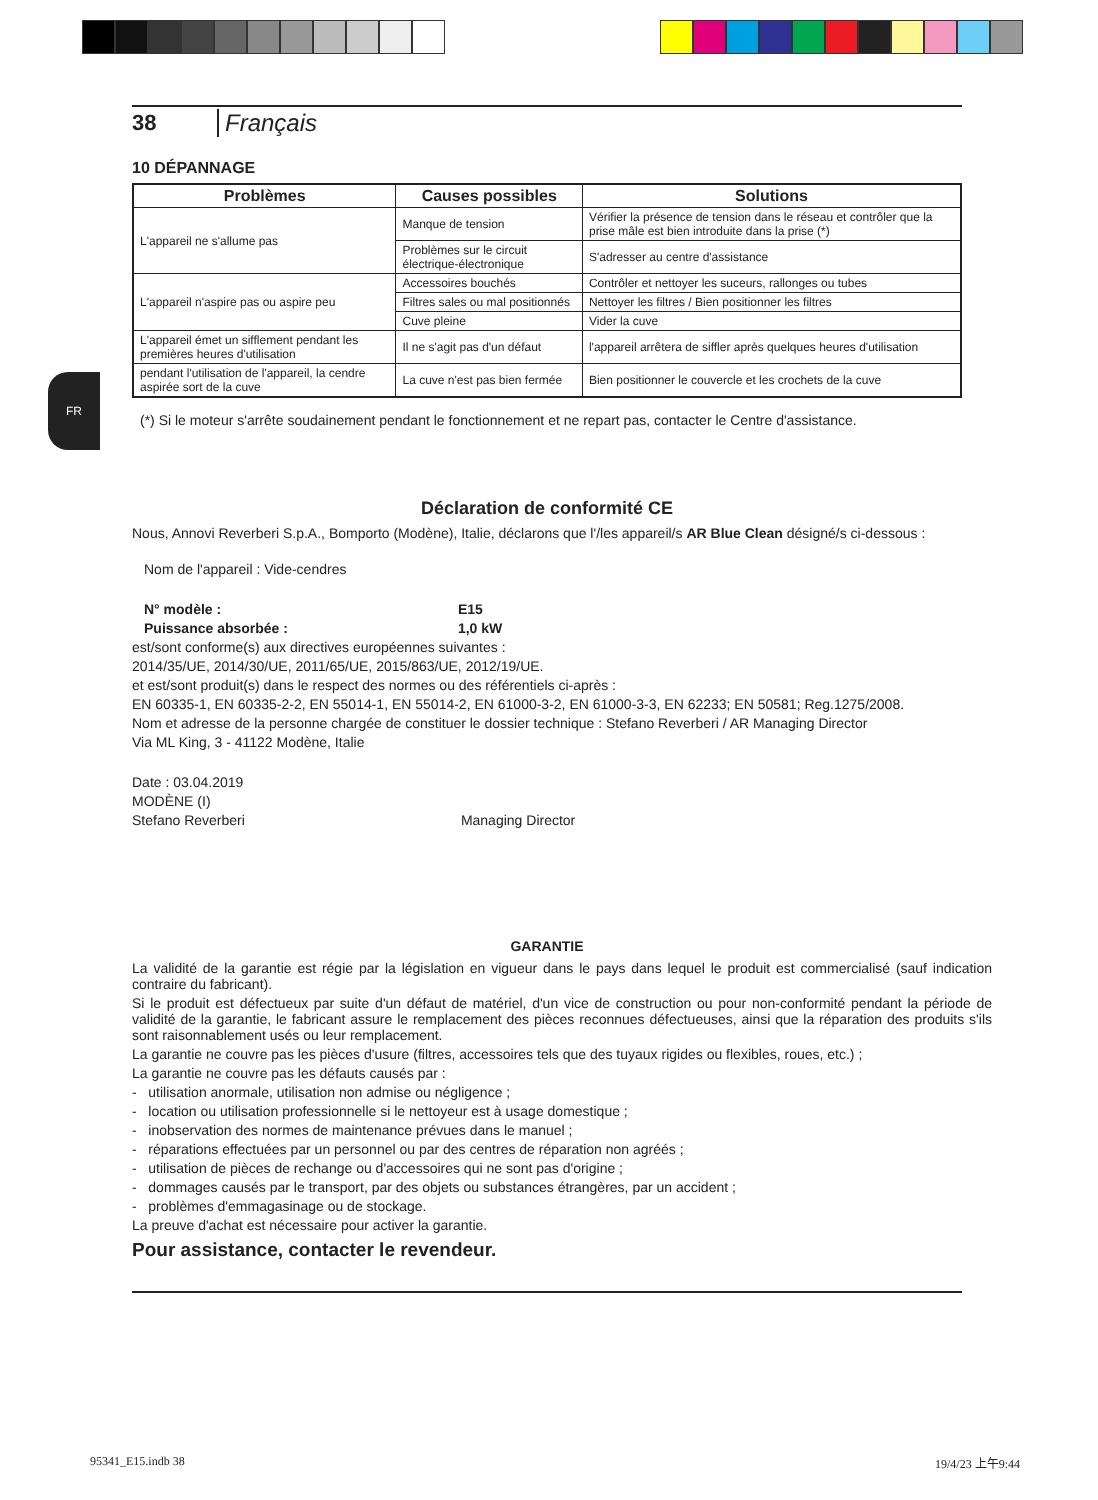FR
38 Français
10 DÉPANNAGE
| Problèmes | Causes possibles | Solutions |
| --- | --- | --- |
| L'appareil ne s'allume pas | Manque de tension | Vérifier la présence de tension dans le réseau et contrôler que la prise mâle est bien introduite dans la prise (*) |
| | Problèmes sur le circuit électrique-électronique | S'adresser au centre d'assistance |
| L'appareil n'aspire pas ou aspire peu | Accessoires bouchés | Contrôler et nettoyer les suceurs, rallonges ou tubes |
| | Filtres sales ou mal positionnés | Nettoyer les filtres / Bien positionner les filtres |
| | Cuve pleine | Vider la cuve |
| L'appareil émet un sifflement pendant les premières heures d'utilisation | Il ne s'agit pas d'un défaut | l'appareil arrêtera de siffler après quelques heures d'utilisation |
| pendant l'utilisation de l'appareil, la cendre aspirée sort de la cuve | La cuve n'est pas bien fermée | Bien positionner le couvercle et les crochets de la cuve |
(*) Si le moteur s'arrête soudainement pendant le fonctionnement et ne repart pas, contacter le Centre d'assistance.
Déclaration de conformité CE
Nous, Annovi Reverberi S.p.A., Bomporto (Modène), Italie, déclarons que l'/les appareil/s AR Blue Clean désigné/s ci-dessous :
Nom de l'appareil : Vide-cendres
N° modèle : E15
Puissance absorbée : 1,0 kW
est/sont conforme(s) aux directives européennes suivantes :
2014/35/UE, 2014/30/UE, 2011/65/UE, 2015/863/UE, 2012/19/UE.
et est/sont produit(s) dans le respect des normes ou des référentiels ci-après :
EN 60335-1, EN 60335-2-2, EN 55014-1, EN 55014-2, EN 61000-3-2, EN 61000-3-3, EN 62233; EN 50581; Reg.1275/2008.
Nom et adresse de la personne chargée de constituer le dossier technique : Stefano Reverberi / AR Managing Director
Via ML King, 3 - 41122 Modène, Italie
Date : 03.04.2019
MODÈNE (I)
Stefano Reverberi Managing Director
GARANTIE
La validité de la garantie est régie par la législation en vigueur dans le pays dans lequel le produit est commercialisé (sauf indication contraire du fabricant).
Si le produit est défectueux par suite d'un défaut de matériel, d'un vice de construction ou pour non-conformité pendant la période de validité de la garantie, le fabricant assure le remplacement des pièces reconnues défectueuses, ainsi que la réparation des produits s'ils sont raisonnablement usés ou leur remplacement.
La garantie ne couvre pas les pièces d'usure (filtres, accessoires tels que des tuyaux rigides ou flexibles, roues, etc.) ;
La garantie ne couvre pas les défauts causés par :
- utilisation anormale, utilisation non admise ou négligence ;
- location ou utilisation professionnelle si le nettoyeur est à usage domestique ;
- inobservation des normes de maintenance prévues dans le manuel ;
- réparations effectuées par un personnel ou par des centres de réparation non agréés ;
- utilisation de pièces de rechange ou d'accessoires qui ne sont pas d'origine ;
- dommages causés par le transport, par des objets ou substances étrangères, par un accident ;
- problèmes d'emmagasinage ou de stockage.
La preuve d'achat est nécessaire pour activer la garantie.
Pour assistance, contacter le revendeur.
95341_E15.indb 38 19/4/23 上午9:44